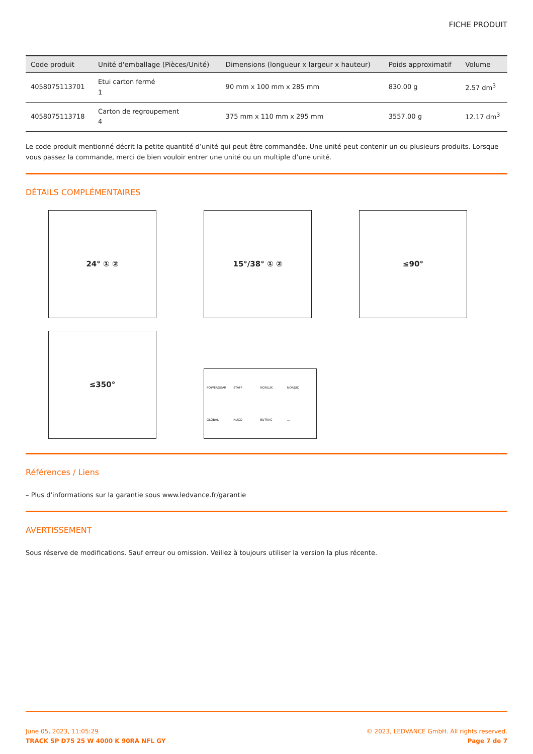FICHE PRODUIT
| Code produit | Unité d'emballage (Pièces/Unité) | Dimensions (longueur x largeur x hauteur) | Poids approximatif | Volume |
| --- | --- | --- | --- | --- |
| 4058075113701 | Etui carton fermé 1 | 90 mm x 100 mm x 285 mm | 830.00 g | 2.57 dm<sup>3</sup> |
| 4058075113718 | Carton de regroupement 4 | 375 mm x 110 mm x 295 mm | 3557.00 g | 12.17 dm<sup>3</sup> |
Le code produit mentionné décrit la petite quantité d’unité qui peut être commandée. Une unité peut contenir un ou plusieurs produits. Lorsque vous passez la commande, merci de bien vouloir entrer une unité ou un multiple d’une unité.
DÉTAILS COMPLÉMENTAIRES
24° ① ②
15°/38° ① ②
≤90°
≤350°
POWERGEAR STAFF NORLUX NORDIC GLOBAL NUCO EUTRAC ...
Références / Liens
– Plus d'informations sur la garantie sous www.ledvance.fr/garantie
AVERTISSEMENT
Sous réserve de modifications. Sauf erreur ou omission. Veillez à toujours utiliser la version la plus récente.
June 05, 2023, 11:05:29
TRACK SP D75 25 W 4000 K 90RA NFL GY
© 2023, LEDVANCE GmbH. All rights reserved.
Page 7 de 7